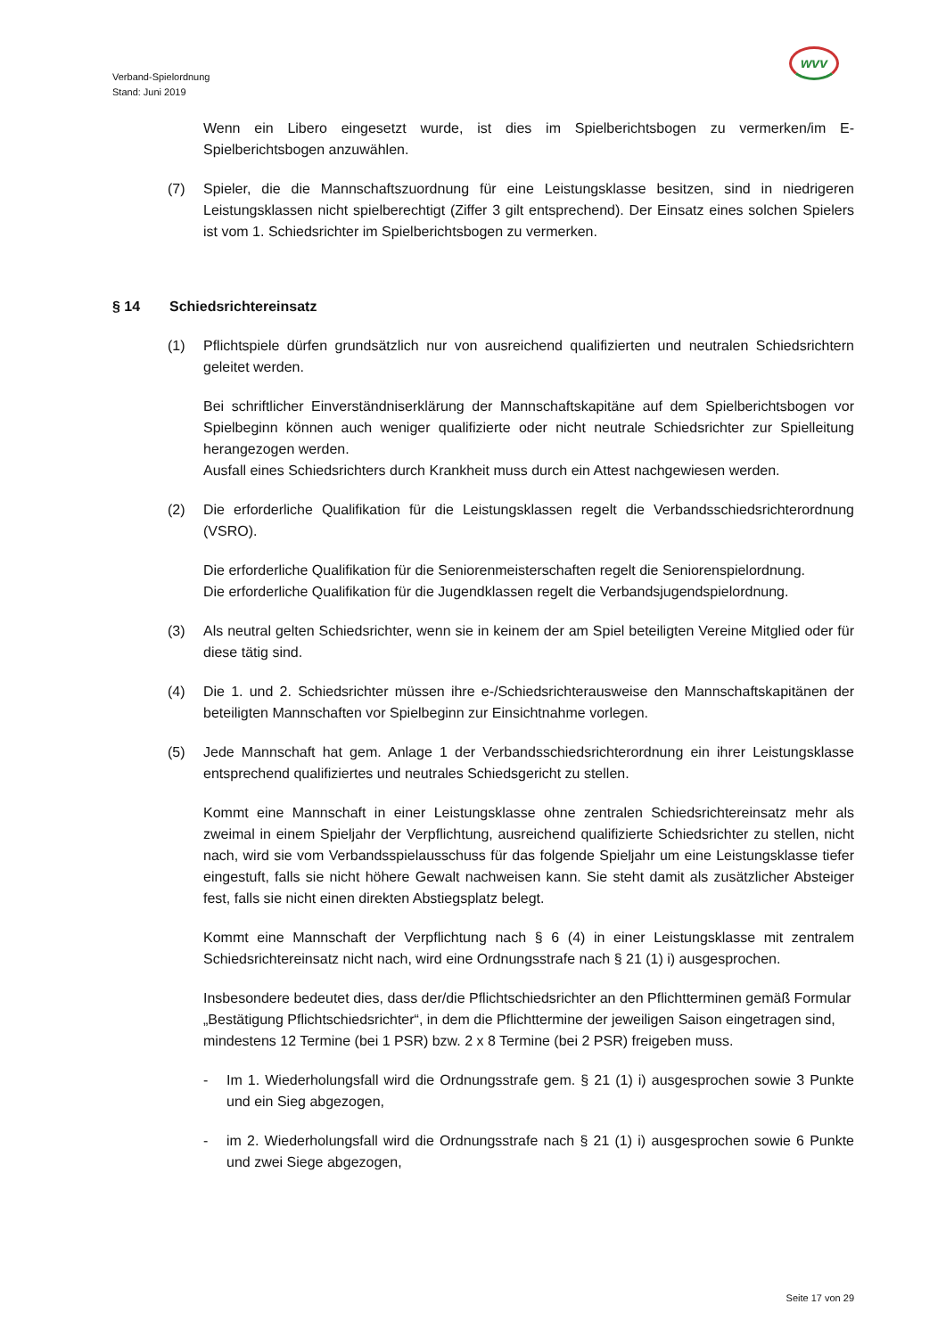Verband-Spielordnung
Stand: Juni 2019
wvv
Wenn ein Libero eingesetzt wurde, ist dies im Spielberichtsbogen zu vermerken/im E-Spielberichtsbogen anzuwählen.
(7) Spieler, die die Mannschaftszuordnung für eine Leistungsklasse besitzen, sind in niedrigeren Leistungsklassen nicht spielberechtigt (Ziffer 3 gilt entsprechend). Der Einsatz eines solchen Spielers ist vom 1. Schiedsrichter im Spielberichtsbogen zu vermerken.
§ 14 Schiedsrichtereinsatz
(1) Pflichtspiele dürfen grundsätzlich nur von ausreichend qualifizierten und neutralen Schiedsrichtern geleitet werden.
Bei schriftlicher Einverständniserklärung der Mannschaftskapitäne auf dem Spielberichtsbogen vor Spielbeginn können auch weniger qualifizierte oder nicht neutrale Schiedsrichter zur Spielleitung herangezogen werden.
Ausfall eines Schiedsrichters durch Krankheit muss durch ein Attest nachgewiesen werden.
(2) Die erforderliche Qualifikation für die Leistungsklassen regelt die Verbandsschiedsrichterordnung (VSRO).
Die erforderliche Qualifikation für die Seniorenmeisterschaften regelt die Seniorenspielordnung.
Die erforderliche Qualifikation für die Jugendklassen regelt die Verbandsjugendspielordnung.
(3) Als neutral gelten Schiedsrichter, wenn sie in keinem der am Spiel beteiligten Vereine Mitglied oder für diese tätig sind.
(4) Die 1. und 2. Schiedsrichter müssen ihre e-/Schiedsrichterausweise den Mannschaftskapitänen der beteiligten Mannschaften vor Spielbeginn zur Einsichtnahme vorlegen.
(5) Jede Mannschaft hat gem. Anlage 1 der Verbandsschiedsrichterordnung ein ihrer Leistungsklasse entsprechend qualifiziertes und neutrales Schiedsgericht zu stellen.
Kommt eine Mannschaft in einer Leistungsklasse ohne zentralen Schiedsrichtereinsatz mehr als zweimal in einem Spieljahr der Verpflichtung, ausreichend qualifizierte Schiedsrichter zu stellen, nicht nach, wird sie vom Verbandsspielausschuss für das folgende Spieljahr um eine Leistungsklasse tiefer eingestuft, falls sie nicht höhere Gewalt nachweisen kann. Sie steht damit als zusätzlicher Absteiger fest, falls sie nicht einen direkten Abstiegsplatz belegt.
Kommt eine Mannschaft der Verpflichtung nach § 6 (4) in einer Leistungsklasse mit zentralem Schiedsrichtereinsatz nicht nach, wird eine Ordnungsstrafe nach § 21 (1) i) ausgesprochen.
Insbesondere bedeutet dies, dass der/die Pflichtschiedsrichter an den Pflichtterminen gemäß Formular „Bestätigung Pflichtschiedsrichter“, in dem die Pflichttermine der jeweiligen Saison eingetragen sind, mindestens 12 Termine (bei 1 PSR) bzw. 2 x 8 Termine (bei 2 PSR) freigeben muss.
- Im 1. Wiederholungsfall wird die Ordnungsstrafe gem. § 21 (1) i) ausgesprochen sowie 3 Punkte und ein Sieg abgezogen,
- im 2. Wiederholungsfall wird die Ordnungsstrafe nach § 21 (1) i) ausgesprochen sowie 6 Punkte und zwei Siege abgezogen,
Seite 17 von 29